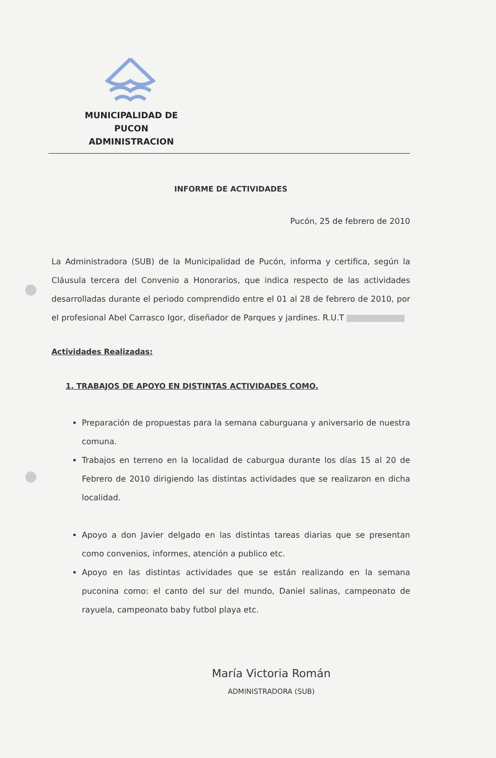MUNICIPALIDAD DE PUCON
ADMINISTRACION
INFORME DE ACTIVIDADES
Pucón, 25 de febrero de 2010
La Administradora (SUB) de la Municipalidad de Pucón, informa y certifica, según la Cláusula tercera del Convenio a Honorarios, que indica respecto de las actividades desarrolladas durante el periodo comprendido entre el 01 al 28 de febrero de 2010, por el profesional Abel Carrasco Igor, diseñador de Parques y jardines. R.U.T
Actividades Realizadas:
1. TRABAJOS DE APOYO EN DISTINTAS ACTIVIDADES COMO.
Preparación de propuestas para la semana caburguana y aniversario de nuestra comuna.
Trabajos en terreno en la localidad de caburgua durante los días 15 al 20 de Febrero de 2010 dirigiendo las distintas actividades que se realizaron en dicha localidad.
Apoyo a don Javier delgado en las distintas tareas diarias que se presentan como convenios, informes, atención a publico etc.
Apoyo en las distintas actividades que se están realizando en la semana puconina como: el canto del sur del mundo, Daniel salinas, campeonato de rayuela, campeonato baby futbol playa etc.
María Victoria Román
ADMINISTRADORA (SUB)